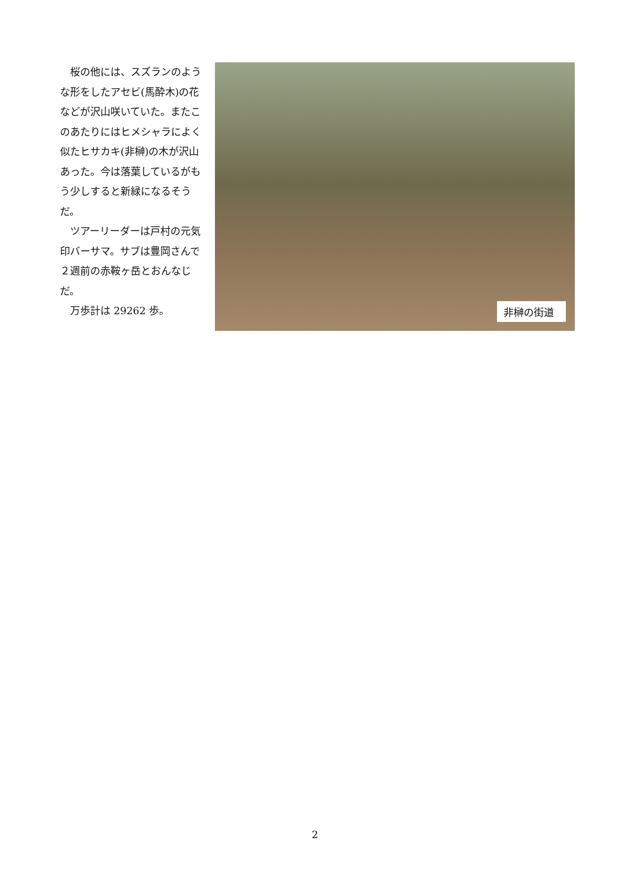桜の他には、スズランのような形をしたアセビ(馬酔木)の花などが沢山咲いていた。またこのあたりにはヒメシャラによく似たヒサカキ(非榊)の木が沢山あった。今は落葉しているがもう少しすると新緑になるそうだ。
　ツアーリーダーは戸村の元気印バーサマ。サブは豊岡さんで２週前の赤鞍ヶ岳とおんなじだ。
　万歩計は 29262 歩。
非榊の街道
2